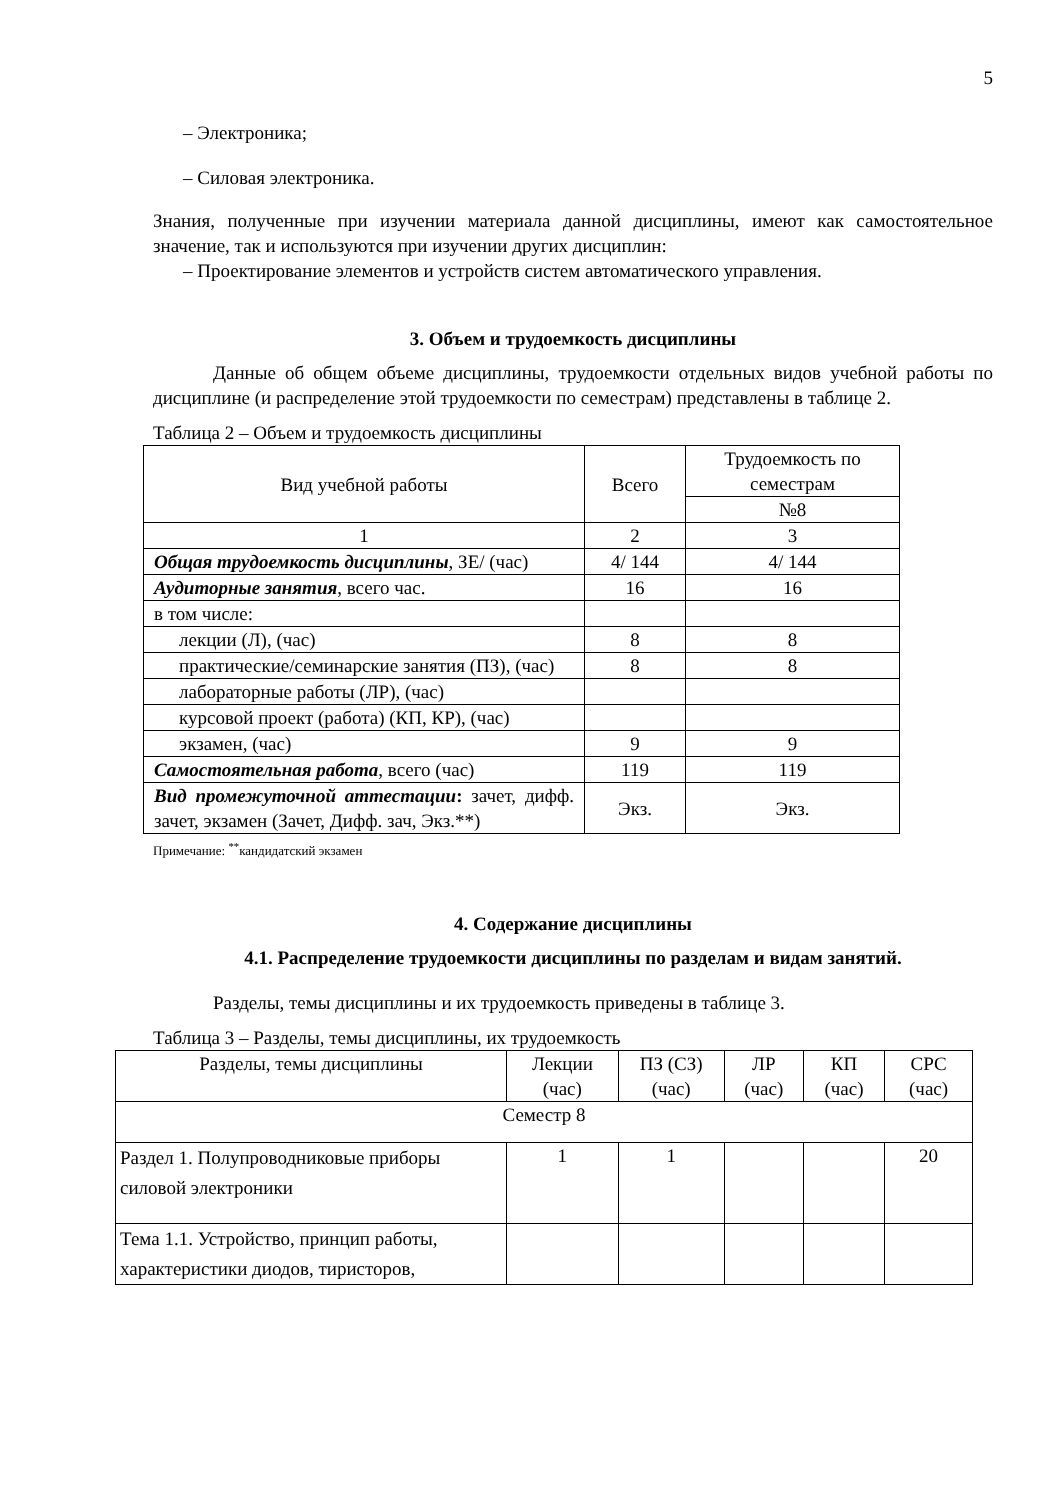5
– Электроника;
– Силовая электроника.
Знания, полученные при изучении материала данной дисциплины, имеют как самостоятельное значение, так и используются при изучении других дисциплин:
– Проектирование элементов и устройств систем автоматического управления.
3. Объем и трудоемкость дисциплины
Данные об общем объеме дисциплины, трудоемкости отдельных видов учебной работы по дисциплине (и распределение этой трудоемкости по семестрам) представлены в таблице 2.
Таблица 2 – Объем и трудоемкость дисциплины
| Вид учебной работы | Всего | Трудоемкость по семестрам |
| --- | --- | --- |
| | | №8 |
| 1 | 2 | 3 |
| Общая трудоемкость дисциплины , ЗЕ/ (час) | 4/ 144 | 4/ 144 |
| Аудиторные занятия , всего час. | 16 | 16 |
| в том числе: | | |
| лекции (Л), (час) | 8 | 8 |
| практические/семинарские занятия (ПЗ), (час) | 8 | 8 |
| лабораторные работы (ЛР), (час) | | |
| курсовой проект (работа) (КП, КР), (час) | | |
| экзамен, (час) | 9 | 9 |
| Самостоятельная работа , всего (час) | 119 | 119 |
| Вид промежуточной аттестации : зачет, дифф. зачет, экзамен (Зачет, Дифф. зач, Экз.**) | Экз. | Экз. |
Примечание: <sup>**</sup>кандидатский экзамен
4. Содержание дисциплины
4.1. Распределение трудоемкости дисциплины по разделам и видам занятий.
Разделы, темы дисциплины и их трудоемкость приведены в таблице 3.
Таблица 3 – Разделы, темы дисциплины, их трудоемкость
| Разделы, темы дисциплины | Лекции (час) | ПЗ (СЗ) (час) | ЛР (час) | КП (час) | СРС (час) |
| --- | --- | --- | --- | --- | --- |
| Семестр 8 | | | | | |
| Раздел 1. Полупроводниковые приборы силовой электроники | 1 | 1 | | | 20 |
| Тема 1.1. Устройство, принцип работы, характеристики диодов, тиристоров, | | | | | |